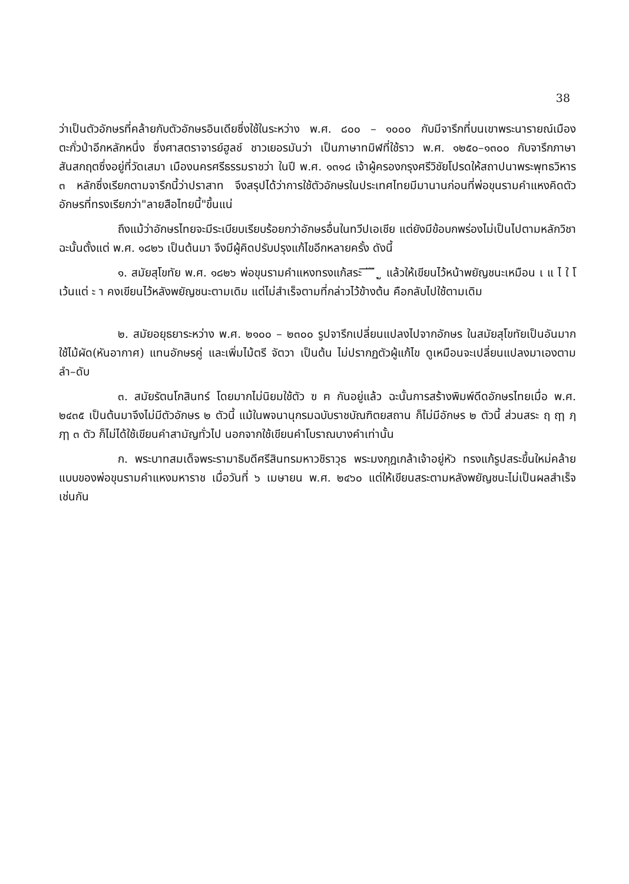38
ว่าเป็นตัวอักษรที่คล้ายกับตัวอักษรอินเดียซึ่งใช้ในระหว่าง พ.ศ. ๘๐๐ – ๑๐๐๐ กับมีจารึกที่บนเขาพระนารายณ์เมืองตะกั่วป่าอีกหลักหนึ่ง ซึ่งศาสตราจารย์ฮูลช์ ชาวเยอรมันว่า เป็นภาษาทมิฬที่ใช้ราว พ.ศ. ๑๒๕๐–๑๓๐๐ กับจารึกภาษาสันสกฤตซึ่งอยู่ที่วัดเสมา เมืองนครศรีธรรมราชว่า ในปี พ.ศ. ๑๓๑๘ เจ้าผู้ครองกรุงศรีวิชัยโปรดให้สถาปนาพระพุทธวิหาร ๓ หลักซึ่งเรียกตามจารึกนี้ว่าปราสาท จึงสรุปได้ว่าการใช้ตัวอักษรในประเทศไทยมีมานานก่อนที่พ่อขุนรามคำแหงคิดตัวอักษรที่ทรงเรียกว่า"ลายสือไทยนี้"ขึ้นแน่
ถึงแม้ว่าอักษรไทยจะมีระเบียบเรียบร้อยกว่าอักษรอื่นในทวีปเอเชีย แต่ยังมีข้อบกพร่องไม่เป็นไปตามหลักวิชา ฉะนั้นตั้งแต่ พ.ศ. ๑๘๒๖ เป็นต้นมา จึงมีผู้คิดปรับปรุงแก้ไขอีกหลายครั้ง ดังนี้
๑. สมัยสุโขทัย พ.ศ. ๑๘๒๖ พ่อขุนรามคำแหงทรงแก้สระ ิ ี ึ ื ุ ู แล้วให้เขียนไว้หน้าพยัญชนะเหมือน เ แ ไ ใ โ เว้นแต่ ะ า คงเขียนไว้หลังพยัญชนะตามเดิม แต่ไม่สำเร็จตามที่กล่าวไว้ข้างต้น คือกลับไปใช้ตามเดิม
๒. สมัยอยุธยาระหว่าง พ.ศ. ๒๑๐๐ – ๒๓๐๐ รูปจารึกเปลี่ยนแปลงไปจากอักษร ในสมัยสุโขทัยเป็นอันมาก ใช้ไม้ผัด(หันอากาศ) แทนอักษรคู่ และเพิ่มไม้ตรี จัตวา เป็นต้น ไม่ปรากฏตัวผู้แก้ไข ดูเหมือนจะเปลี่ยนแปลงมาเองตามลำ–ดับ
๓. สมัยรัตนโกสินทร์ โดยมากไม่นิยมใช้ตัว ฃ ฅ กันอยู่แล้ว ฉะนั้นการสร้างพิมพ์ดีดอักษรไทยเมื่อ พ.ศ. ๒๔๓๕ เป็นต้นมาจึงไม่มีตัวอักษร ๒ ตัวนี้ แม้ในพจนานุกรมฉบับราชบัณฑิตยสถาน ก็ไม่มีอักษร ๒ ตัวนี้ ส่วนสระ ฤ ฤๅ ฦ ฦๅ ๓ ตัว ก็ไม่ได้ใช้เขียนคำสามัญทั่วไป นอกจากใช้เขียนคำโบราณบางคำเท่านั้น
ก. พระบาทสมเด็จพระรามาธิบดีศรีสินทรมหาวชิราวุธ พระมงกุฎเกล้าเจ้าอยู่หัว ทรงแก้รูปสระขึ้นใหม่คล้ายแบบของพ่อขุนรามคำแหงมหาราช เมื่อวันที่ ๖ เมษายน พ.ศ. ๒๔๖๐ แต่ให้เขียนสระตามหลังพยัญชนะไม่เป็นผลสำเร็จเช่นกัน